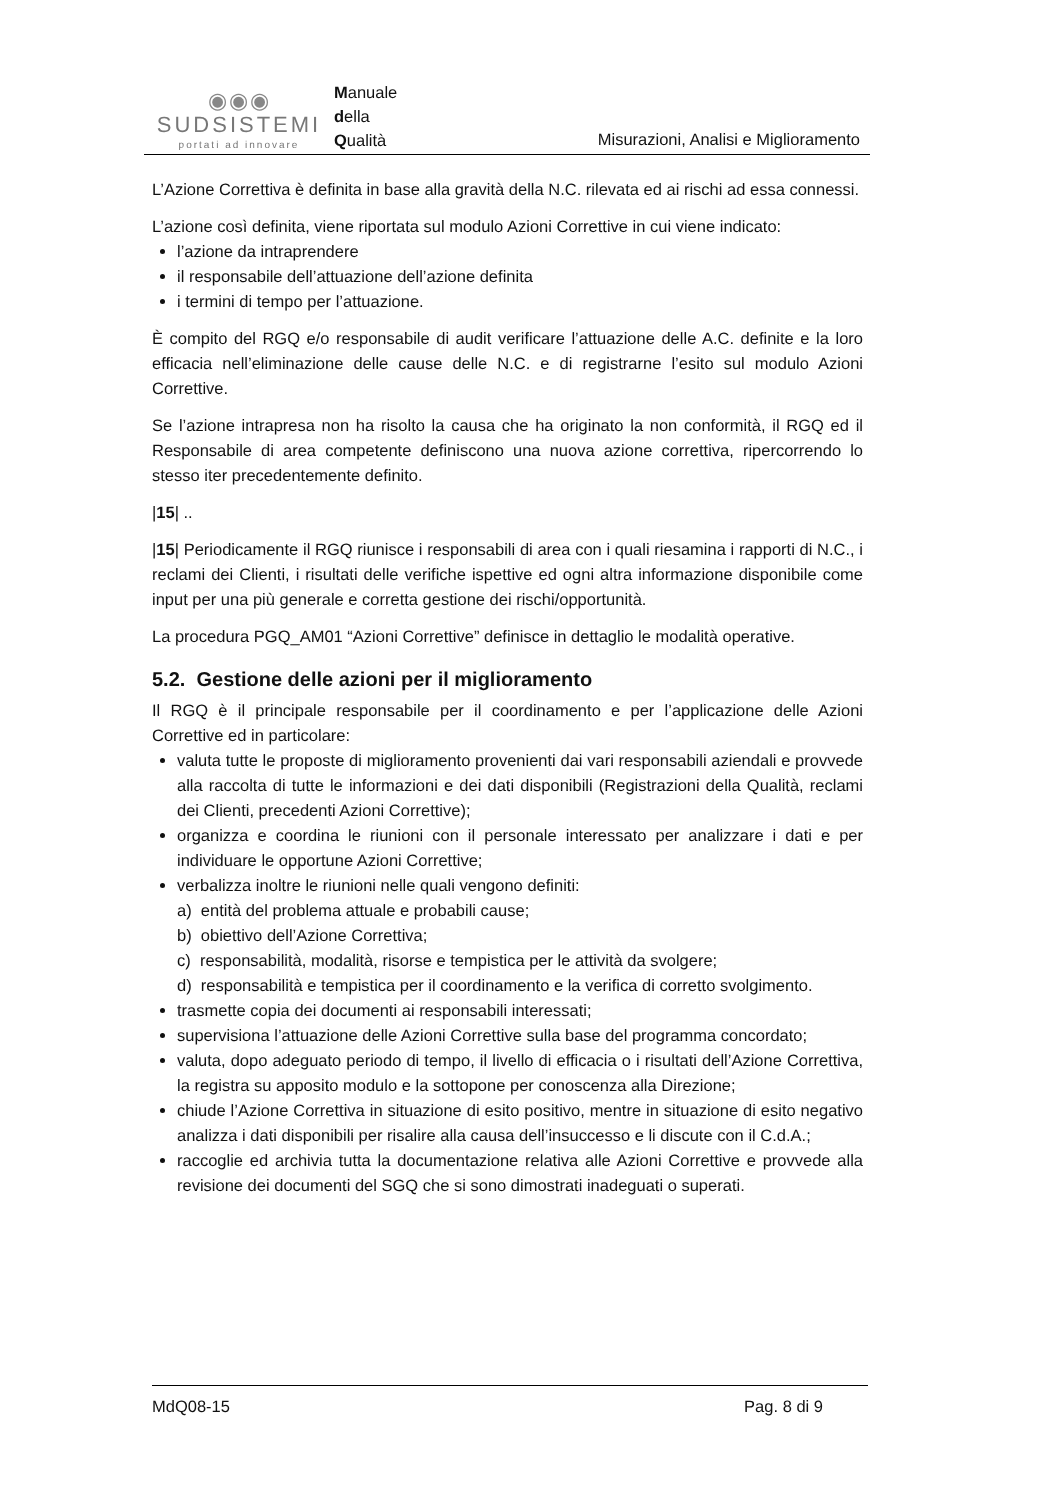◉◉◉
SUDSISTEMI
portati ad innovare
Manuale
della
Qualità
Misurazioni, Analisi e Miglioramento
L’Azione Correttiva è definita in base alla gravità della N.C. rilevata ed ai rischi ad essa connessi.
L’azione così definita, viene riportata sul modulo Azioni Correttive in cui viene indicato:
l’azione da intraprendere
il responsabile dell’attuazione dell’azione definita
i termini di tempo per l’attuazione.
È compito del RGQ e/o responsabile di audit verificare l’attuazione delle A.C. definite e la loro efficacia nell’eliminazione delle cause delle N.C. e di registrarne l’esito sul modulo Azioni Correttive.
Se l’azione intrapresa non ha risolto la causa che ha originato la non conformità, il RGQ ed il Responsabile di area competente definiscono una nuova azione correttiva, ripercorrendo lo stesso iter precedentemente definito.
|15| ..
|15| Periodicamente il RGQ riunisce i responsabili di area con i quali riesamina i rapporti di N.C., i reclami dei Clienti, i risultati delle verifiche ispettive ed ogni altra informazione disponibile come input per una più generale e corretta gestione dei rischi/opportunità.
La procedura PGQ_AM01 “Azioni Correttive” definisce in dettaglio le modalità operative.
5.2. Gestione delle azioni per il miglioramento
Il RGQ è il principale responsabile per il coordinamento e per l’applicazione delle Azioni Correttive ed in particolare:
valuta tutte le proposte di miglioramento provenienti dai vari responsabili aziendali e provvede alla raccolta di tutte le informazioni e dei dati disponibili (Registrazioni della Qualità, reclami dei Clienti, precedenti Azioni Correttive);
organizza e coordina le riunioni con il personale interessato per analizzare i dati e per individuare le opportune Azioni Correttive;
verbalizza inoltre le riunioni nelle quali vengono definiti:
a) entità del problema attuale e probabili cause;
b) obiettivo dell’Azione Correttiva;
c) responsabilità, modalità, risorse e tempistica per le attività da svolgere;
d) responsabilità e tempistica per il coordinamento e la verifica di corretto svolgimento.
trasmette copia dei documenti ai responsabili interessati;
supervisiona l’attuazione delle Azioni Correttive sulla base del programma concordato;
valuta, dopo adeguato periodo di tempo, il livello di efficacia o i risultati dell’Azione Correttiva, la registra su apposito modulo e la sottopone per conoscenza alla Direzione;
chiude l’Azione Correttiva in situazione di esito positivo, mentre in situazione di esito negativo analizza i dati disponibili per risalire alla causa dell’insuccesso e li discute con il C.d.A.;
raccoglie ed archivia tutta la documentazione relativa alle Azioni Correttive e provvede alla revisione dei documenti del SGQ che si sono dimostrati inadeguati o superati.
MdQ08-15 Pag. 8 di 9